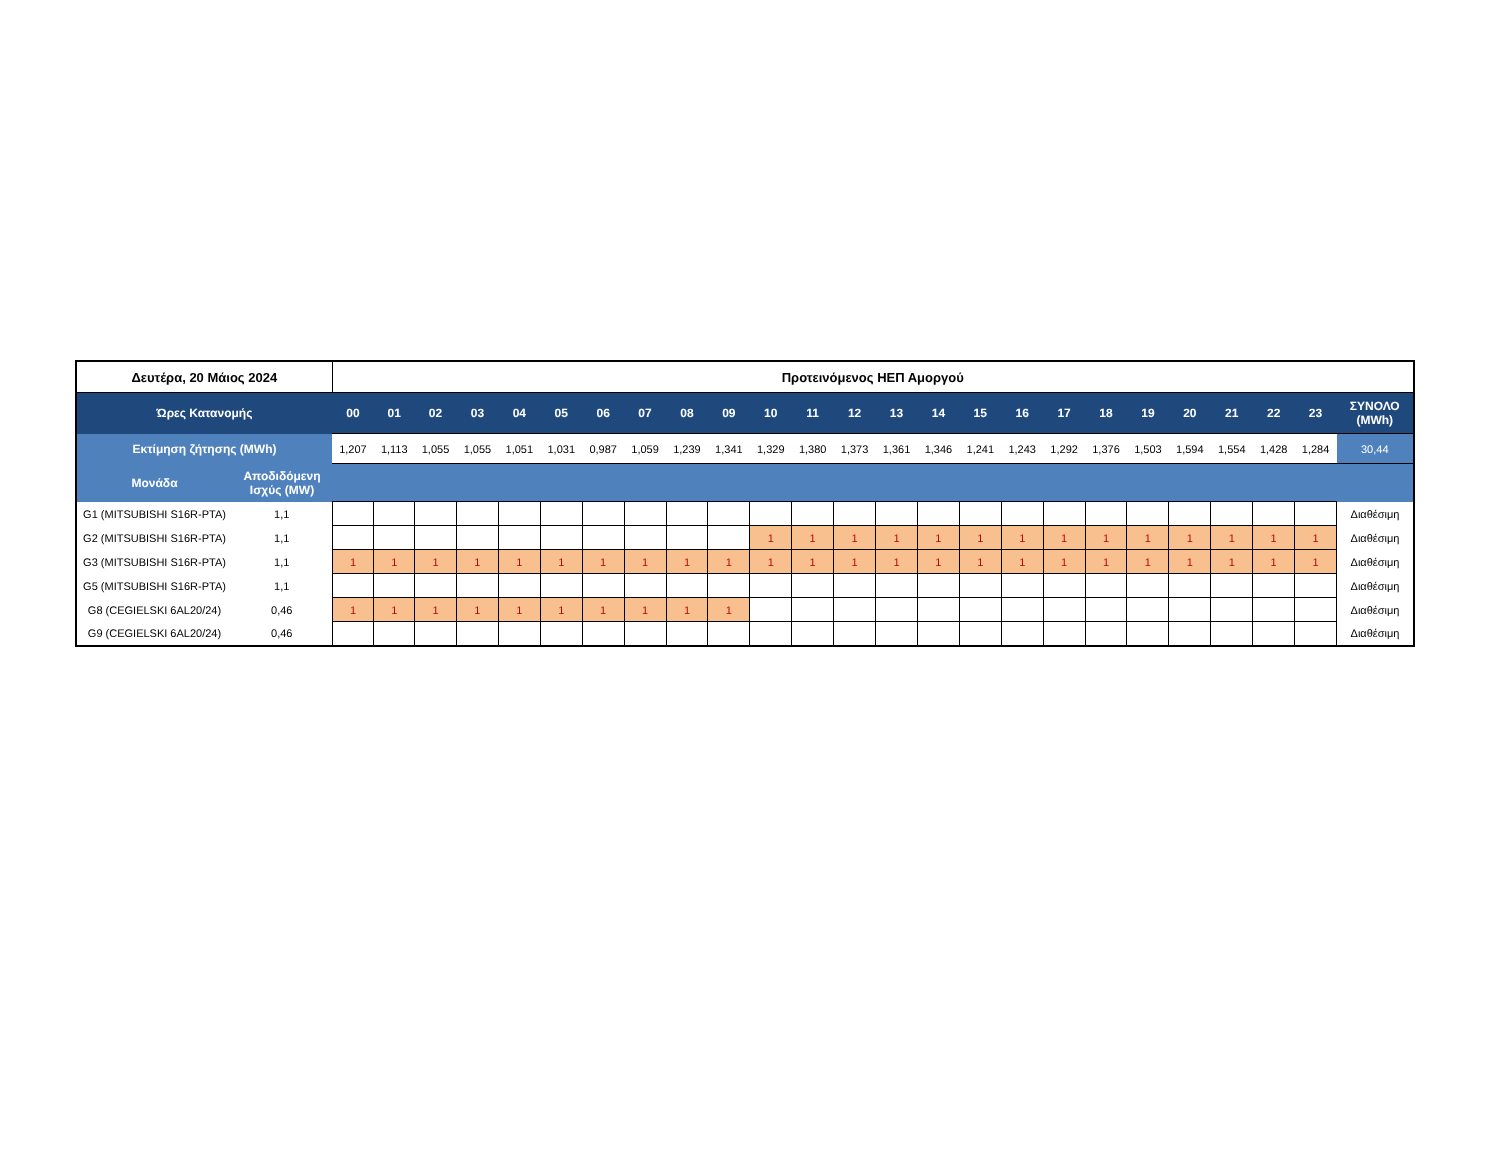| Δευτέρα, 20 Μάιος 2024 | | Προτεινόμενος ΗΕΠ Αμοργού | | | | | | | | | | | | | | | | | | | | | | | | |
| Ώρες Κατανομής | | 00 | 01 | 02 | 03 | 04 | 05 | 06 | 07 | 08 | 09 | 10 | 11 | 12 | 13 | 14 | 15 | 16 | 17 | 18 | 19 | 20 | 21 | 22 | 23 | ΣΥΝΟΛΟ (MWh) |
| Εκτίμηση ζήτησης (MWh) | | 1,207 | 1,113 | 1,055 | 1,055 | 1,051 | 1,031 | 0,987 | 1,059 | 1,239 | 1,341 | 1,329 | 1,380 | 1,373 | 1,361 | 1,346 | 1,241 | 1,243 | 1,292 | 1,376 | 1,503 | 1,594 | 1,554 | 1,428 | 1,284 | 30,44 |
| Μονάδα | Αποδιδόμενη Ισχύς (MW) | | | | | | | | | | | | | | | | | | | | | | | | | |
| G1 (MITSUBISHI S16R-PTA) | 1,1 | | | | | | | | | | | | | | | | | | | | | | | | | Διαθέσιμη |
| G2 (MITSUBISHI S16R-PTA) | 1,1 | | | | | | | | | | | 1 | 1 | 1 | 1 | 1 | 1 | 1 | 1 | 1 | 1 | 1 | 1 | 1 | 1 | Διαθέσιμη |
| G3 (MITSUBISHI S16R-PTA) | 1,1 | 1 | 1 | 1 | 1 | 1 | 1 | 1 | 1 | 1 | 1 | 1 | 1 | 1 | 1 | 1 | 1 | 1 | 1 | 1 | 1 | 1 | 1 | 1 | 1 | Διαθέσιμη |
| G5 (MITSUBISHI S16R-PTA) | 1,1 | | | | | | | | | | | | | | | | | | | | | | | | | Διαθέσιμη |
| G8 (CEGIELSKI 6AL20/24) | 0,46 | 1 | 1 | 1 | 1 | 1 | 1 | 1 | 1 | 1 | 1 | | | | | | | | | | | | | | | Διαθέσιμη |
| G9 (CEGIELSKI 6AL20/24) | 0,46 | | | | | | | | | | | | | | | | | | | | | | | | | Διαθέσιμη |